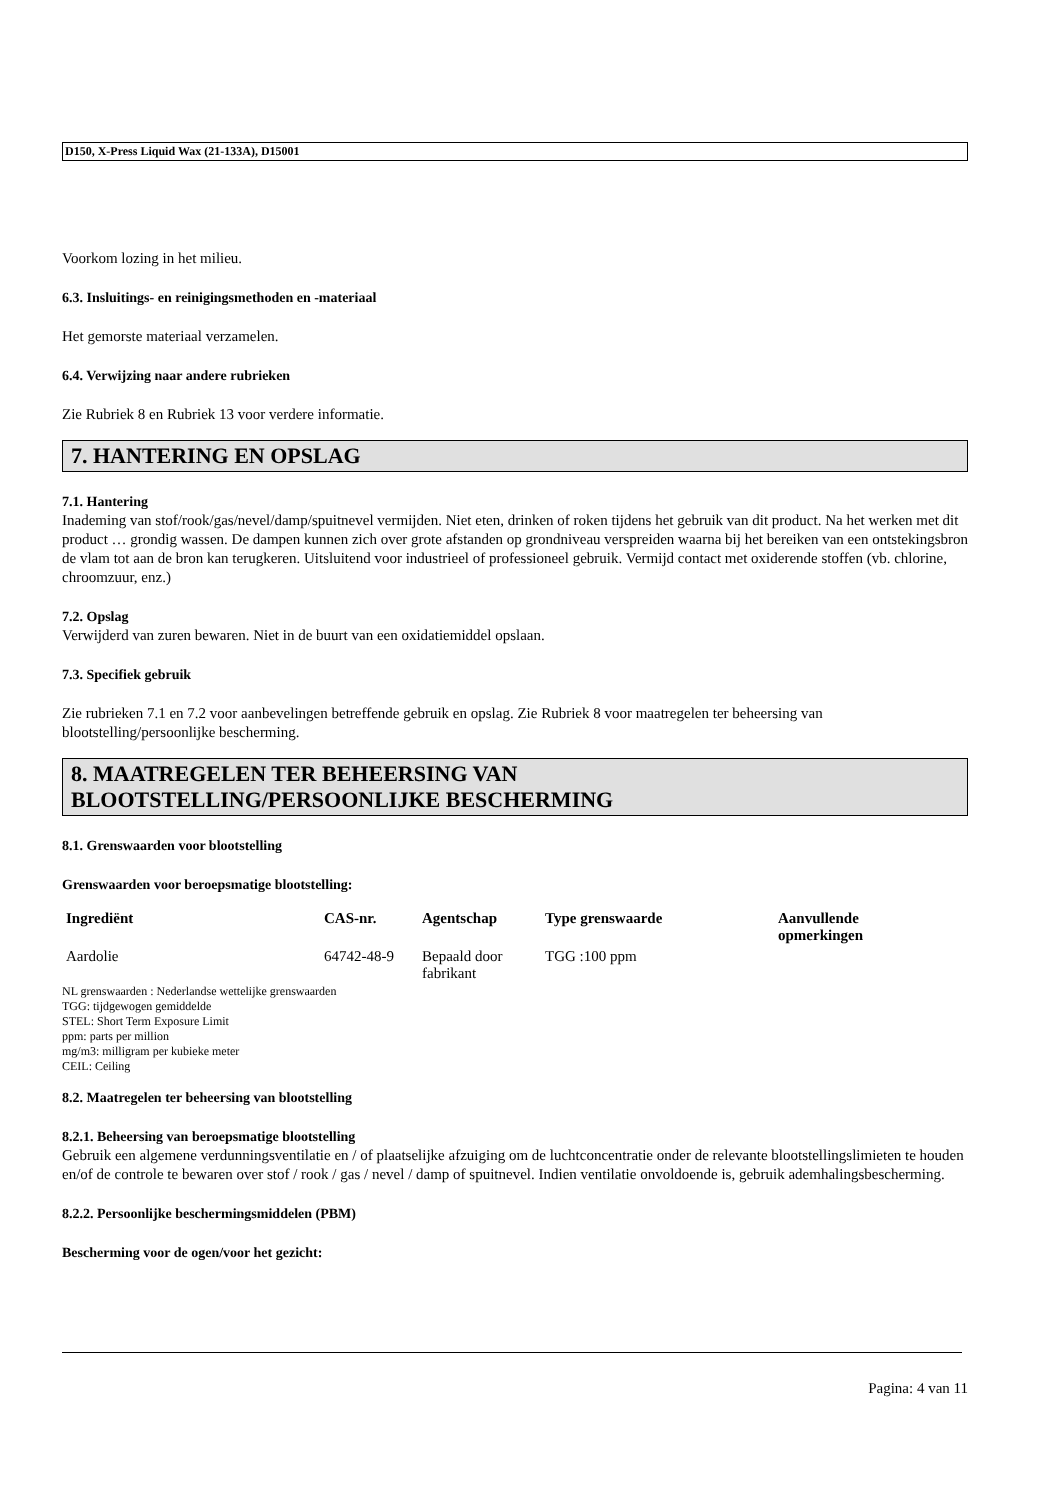D150, X-Press Liquid Wax (21-133A), D15001
Voorkom lozing in het milieu.
6.3. Insluitings- en reinigingsmethoden en -materiaal
Het gemorste materiaal verzamelen.
6.4. Verwijzing naar andere rubrieken
Zie Rubriek 8 en Rubriek 13 voor verdere informatie.
7. HANTERING EN OPSLAG
7.1. Hantering
Inademing van stof/rook/gas/nevel/damp/spuitnevel vermijden. Niet eten, drinken of roken tijdens het gebruik van dit product. Na het werken met dit product … grondig wassen. De dampen kunnen zich over grote afstanden op grondniveau verspreiden waarna bij het bereiken van een ontstekingsbron de vlam tot aan de bron kan terugkeren. Uitsluitend voor industrieel of professioneel gebruik. Vermijd contact met oxiderende stoffen (vb. chlorine, chroomzuur, enz.)
7.2. Opslag
Verwijderd van zuren bewaren. Niet in de buurt van een oxidatiemiddel opslaan.
7.3. Specifiek gebruik
Zie rubrieken 7.1 en 7.2 voor aanbevelingen betreffende gebruik en opslag. Zie Rubriek 8 voor maatregelen ter beheersing van blootstelling/persoonlijke bescherming.
8. MAATREGELEN TER BEHEERSING VAN
BLOOTSTELLING/PERSOONLIJKE BESCHERMING
8.1. Grenswaarden voor blootstelling
Grenswaarden voor beroepsmatige blootstelling:
| Ingrediënt | CAS-nr. | Agentschap | Type grenswaarde | Aanvullende opmerkingen |
| --- | --- | --- | --- | --- |
| Aardolie | 64742-48-9 | Bepaald door fabrikant | TGG :100 ppm | |
NL grenswaarden : Nederlandse wettelijke grenswaarden
TGG: tijdgewogen gemiddelde
STEL: Short Term Exposure Limit
ppm: parts per million
mg/m3: milligram per kubieke meter
CEIL: Ceiling
8.2. Maatregelen ter beheersing van blootstelling
8.2.1. Beheersing van beroepsmatige blootstelling
Gebruik een algemene verdunningsventilatie en / of plaatselijke afzuiging om de luchtconcentratie onder de relevante blootstellingslimieten te houden en/of de controle te bewaren over stof / rook / gas / nevel / damp of spuitnevel. Indien ventilatie onvoldoende is, gebruik ademhalingsbescherming.
8.2.2. Persoonlijke beschermingsmiddelen (PBM)
Bescherming voor de ogen/voor het gezicht:
Pagina: 4 van 11